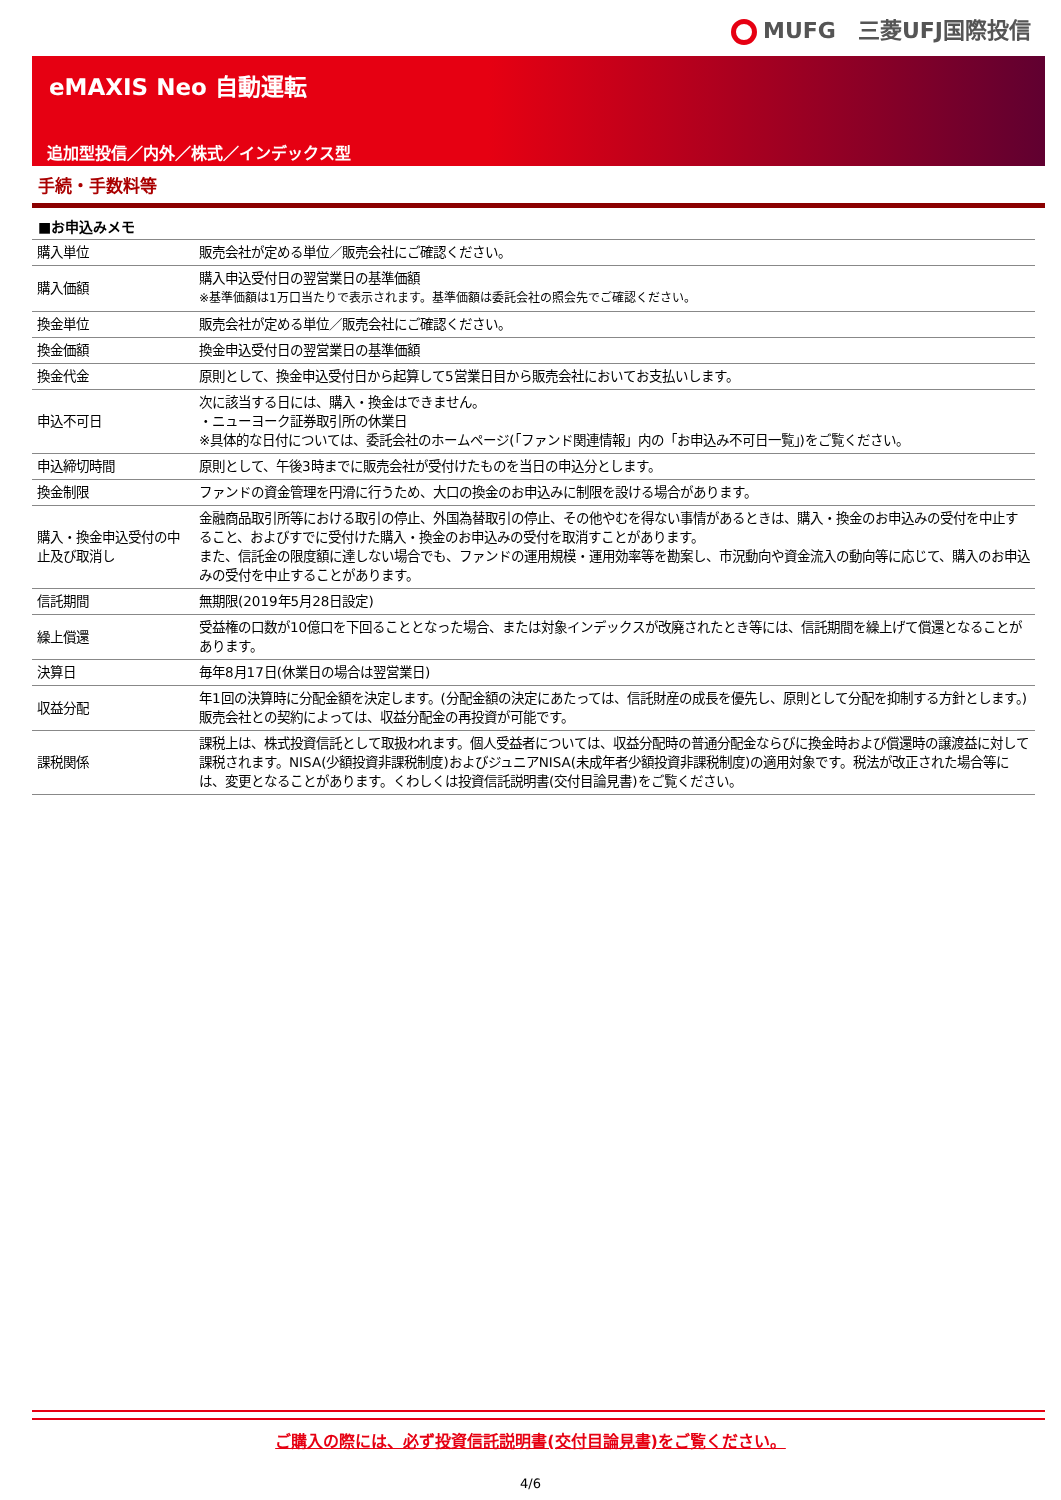MUFG　三菱UFJ国際投信
eMAXIS Neo 自動運転
追加型投信／内外／株式／インデックス型
手続・手数料等
■お申込みメモ
| 購入単位 | 販売会社が定める単位／販売会社にご確認ください。 |
| 購入価額 | 購入申込受付日の翌営業日の基準価額 ※基準価額は1万口当たりで表示されます。基準価額は委託会社の照会先でご確認ください。 |
| 換金単位 | 販売会社が定める単位／販売会社にご確認ください。 |
| 換金価額 | 換金申込受付日の翌営業日の基準価額 |
| 換金代金 | 原則として、換金申込受付日から起算して5営業日目から販売会社においてお支払いします。 |
| 申込不可日 | 次に該当する日には、購入・換金はできません。 ・ニューヨーク証券取引所の休業日 ※具体的な日付については、委託会社のホームページ(「ファンド関連情報」内の「お申込み不可日一覧」)をご覧ください。 |
| 申込締切時間 | 原則として、午後3時までに販売会社が受付けたものを当日の申込分とします。 |
| 換金制限 | ファンドの資金管理を円滑に行うため、大口の換金のお申込みに制限を設ける場合があります。 |
| 購入・換金申込受付の中止及び取消し | 金融商品取引所等における取引の停止、外国為替取引の停止、その他やむを得ない事情があるときは、購入・換金のお申込みの受付を中止すること、およびすでに受付けた購入・換金のお申込みの受付を取消すことがあります。 また、信託金の限度額に達しない場合でも、ファンドの運用規模・運用効率等を勘案し、市況動向や資金流入の動向等に応じて、購入のお申込みの受付を中止することがあります。 |
| 信託期間 | 無期限(2019年5月28日設定) |
| 繰上償還 | 受益権の口数が10億口を下回ることとなった場合、または対象インデックスが改廃されたとき等には、信託期間を繰上げて償還となることがあります。 |
| 決算日 | 毎年8月17日(休業日の場合は翌営業日) |
| 収益分配 | 年1回の決算時に分配金額を決定します。(分配金額の決定にあたっては、信託財産の成長を優先し、原則として分配を抑制する方針とします。) 販売会社との契約によっては、収益分配金の再投資が可能です。 |
| 課税関係 | 課税上は、株式投資信託として取扱われます。個人受益者については、収益分配時の普通分配金ならびに換金時および償還時の譲渡益に対して課税されます。NISA(少額投資非課税制度)およびジュニアNISA(未成年者少額投資非課税制度)の適用対象です。税法が改正された場合等には、変更となることがあります。くわしくは投資信託説明書(交付目論見書)をご覧ください。 |
ご購入の際には、必ず投資信託説明書(交付目論見書)をご覧ください。
4/6